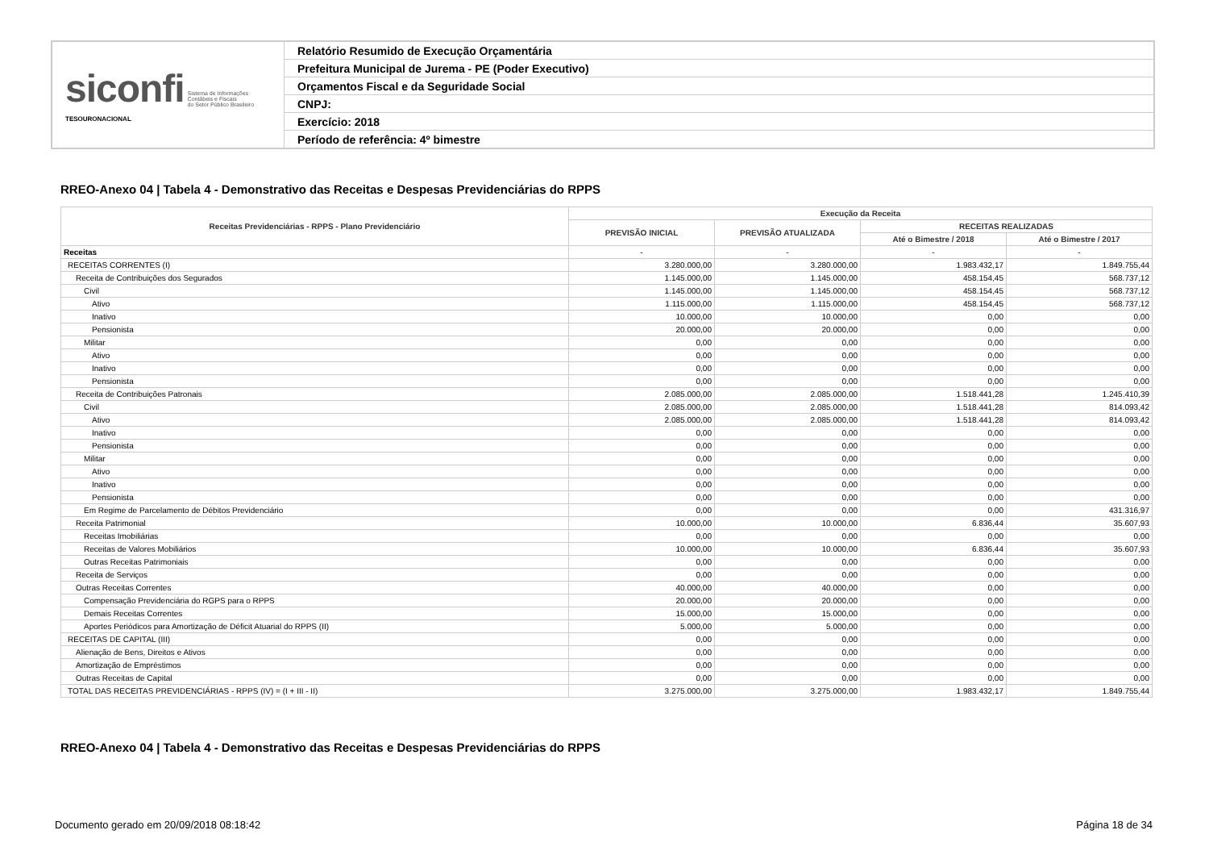| siconfi Sistema de Informações Contábeis e Fiscais do Setor Público Brasileiro TESOURONACIONAL | Relatório Resumido de Execução Orçamentária |
| | Prefeitura Municipal de Jurema - PE (Poder Executivo) |
| | Orçamentos Fiscal e da Seguridade Social |
| | CNPJ: |
| | Exercício: 2018 |
| | Período de referência: 4º bimestre |
RREO-Anexo 04 | Tabela 4 - Demonstrativo das Receitas e Despesas Previdenciárias do RPPS
| Receitas Previdenciárias - RPPS - Plano Previdenciário | Execução da Receita | | | |
| --- | --- | --- | --- | --- |
| | PREVISÃO INICIAL | PREVISÃO ATUALIZADA | RECEITAS REALIZADAS | |
| | | | Até o Bimestre / 2018 | Até o Bimestre / 2017 |
| Receitas | - | - | - | - |
| RECEITAS CORRENTES (I) | 3.280.000,00 | 3.280.000,00 | 1.983.432,17 | 1.849.755,44 |
| Receita de Contribuições dos Segurados | 1.145.000,00 | 1.145.000,00 | 458.154,45 | 568.737,12 |
| Civil | 1.145.000,00 | 1.145.000,00 | 458.154,45 | 568.737,12 |
| Ativo | 1.115.000,00 | 1.115.000,00 | 458.154,45 | 568.737,12 |
| Inativo | 10.000,00 | 10.000,00 | 0,00 | 0,00 |
| Pensionista | 20.000,00 | 20.000,00 | 0,00 | 0,00 |
| Militar | 0,00 | 0,00 | 0,00 | 0,00 |
| Ativo | 0,00 | 0,00 | 0,00 | 0,00 |
| Inativo | 0,00 | 0,00 | 0,00 | 0,00 |
| Pensionista | 0,00 | 0,00 | 0,00 | 0,00 |
| Receita de Contribuições Patronais | 2.085.000,00 | 2.085.000,00 | 1.518.441,28 | 1.245.410,39 |
| Civil | 2.085.000,00 | 2.085.000,00 | 1.518.441,28 | 814.093,42 |
| Ativo | 2.085.000,00 | 2.085.000,00 | 1.518.441,28 | 814.093,42 |
| Inativo | 0,00 | 0,00 | 0,00 | 0,00 |
| Pensionista | 0,00 | 0,00 | 0,00 | 0,00 |
| Militar | 0,00 | 0,00 | 0,00 | 0,00 |
| Ativo | 0,00 | 0,00 | 0,00 | 0,00 |
| Inativo | 0,00 | 0,00 | 0,00 | 0,00 |
| Pensionista | 0,00 | 0,00 | 0,00 | 0,00 |
| Em Regime de Parcelamento de Débitos Previdenciário | 0,00 | 0,00 | 0,00 | 431.316,97 |
| Receita Patrimonial | 10.000,00 | 10.000,00 | 6.836,44 | 35.607,93 |
| Receitas Imobiliárias | 0,00 | 0,00 | 0,00 | 0,00 |
| Receitas de Valores Mobiliários | 10.000,00 | 10.000,00 | 6.836,44 | 35.607,93 |
| Outras Receitas Patrimoniais | 0,00 | 0,00 | 0,00 | 0,00 |
| Receita de Serviços | 0,00 | 0,00 | 0,00 | 0,00 |
| Outras Receitas Correntes | 40.000,00 | 40.000,00 | 0,00 | 0,00 |
| Compensação Previdenciária do RGPS para o RPPS | 20.000,00 | 20.000,00 | 0,00 | 0,00 |
| Demais Receitas Correntes | 15.000,00 | 15.000,00 | 0,00 | 0,00 |
| Aportes Periódicos para Amortização de Déficit Atuarial do RPPS (II) | 5.000,00 | 5.000,00 | 0,00 | 0,00 |
| RECEITAS DE CAPITAL (III) | 0,00 | 0,00 | 0,00 | 0,00 |
| Alienação de Bens, Direitos e Ativos | 0,00 | 0,00 | 0,00 | 0,00 |
| Amortização de Empréstimos | 0,00 | 0,00 | 0,00 | 0,00 |
| Outras Receitas de Capital | 0,00 | 0,00 | 0,00 | 0,00 |
| TOTAL DAS RECEITAS PREVIDENCIÁRIAS - RPPS (IV) = (I + III - II) | 3.275.000,00 | 3.275.000,00 | 1.983.432,17 | 1.849.755,44 |
RREO-Anexo 04 | Tabela 4 - Demonstrativo das Receitas e Despesas Previdenciárias do RPPS
Documento gerado em 20/09/2018 08:18:42
Página 18 de 34